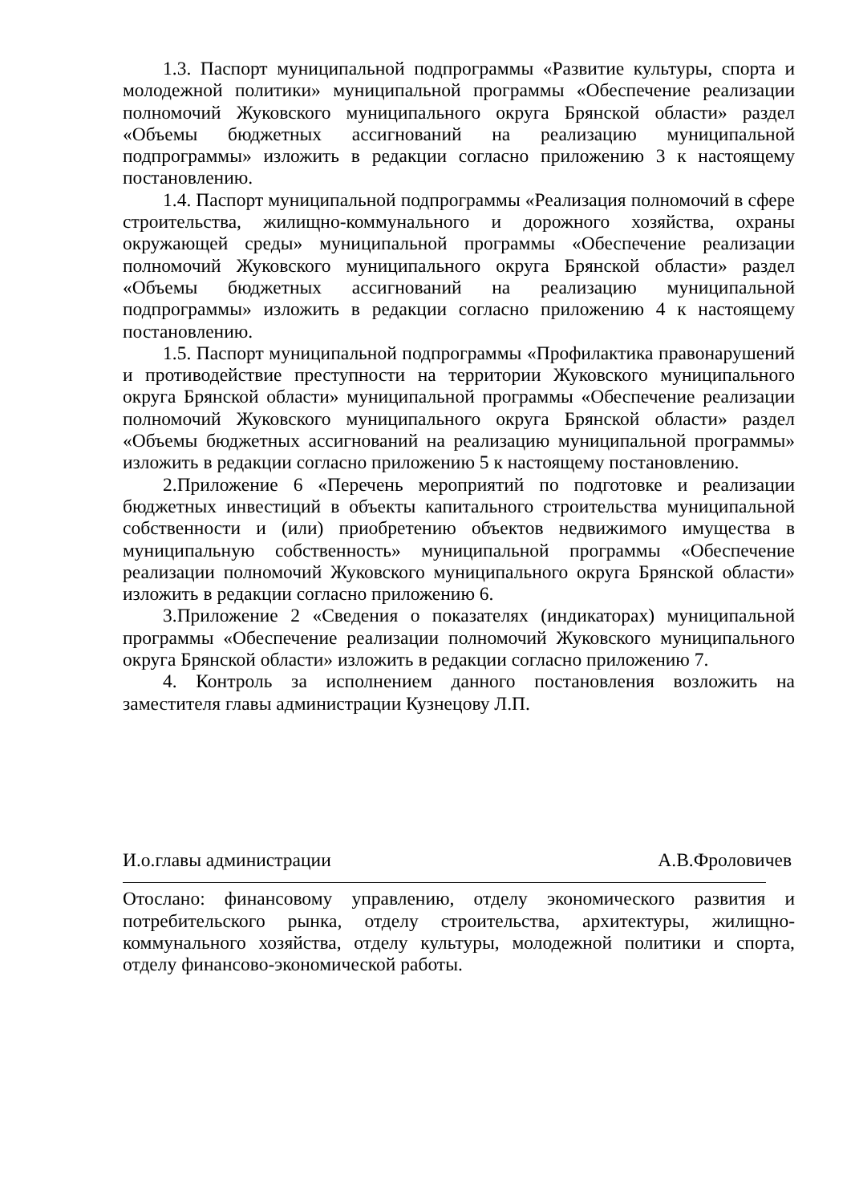1.3. Паспорт муниципальной подпрограммы «Развитие культуры, спорта и молодежной политики» муниципальной программы «Обеспечение реализации полномочий Жуковского муниципального округа Брянской области» раздел «Объемы бюджетных ассигнований на реализацию муниципальной подпрограммы» изложить в редакции согласно приложению 3 к настоящему постановлению.
1.4. Паспорт муниципальной подпрограммы «Реализация полномочий в сфере строительства, жилищно-коммунального и дорожного хозяйства, охраны окружающей среды» муниципальной программы «Обеспечение реализации полномочий Жуковского муниципального округа Брянской области» раздел «Объемы бюджетных ассигнований на реализацию муниципальной подпрограммы» изложить в редакции согласно приложению 4 к настоящему постановлению.
1.5. Паспорт муниципальной подпрограммы «Профилактика правонарушений и противодействие преступности на территории Жуковского муниципального округа Брянской области» муниципальной программы «Обеспечение реализации полномочий Жуковского муниципального округа Брянской области» раздел «Объемы бюджетных ассигнований на реализацию муниципальной программы» изложить в редакции согласно приложению 5 к настоящему постановлению.
2.Приложение 6 «Перечень мероприятий по подготовке и реализации бюджетных инвестиций в объекты капитального строительства муниципальной собственности и (или) приобретению объектов недвижимого имущества в муниципальную собственность» муниципальной программы «Обеспечение реализации полномочий Жуковского муниципального округа Брянской области» изложить в редакции согласно приложению 6.
3.Приложение 2 «Сведения о показателях (индикаторах) муниципальной программы «Обеспечение реализации полномочий Жуковского муниципального округа Брянской области» изложить в редакции согласно приложению 7.
4. Контроль за исполнением данного постановления возложить на заместителя главы администрации Кузнецову Л.П.
И.о.главы администрации А.В.Фроловичев
Отослано: финансовому управлению, отделу экономического развития и потребительского рынка, отделу строительства, архитектуры, жилищно-коммунального хозяйства, отделу культуры, молодежной политики и спорта, отделу финансово-экономической работы.